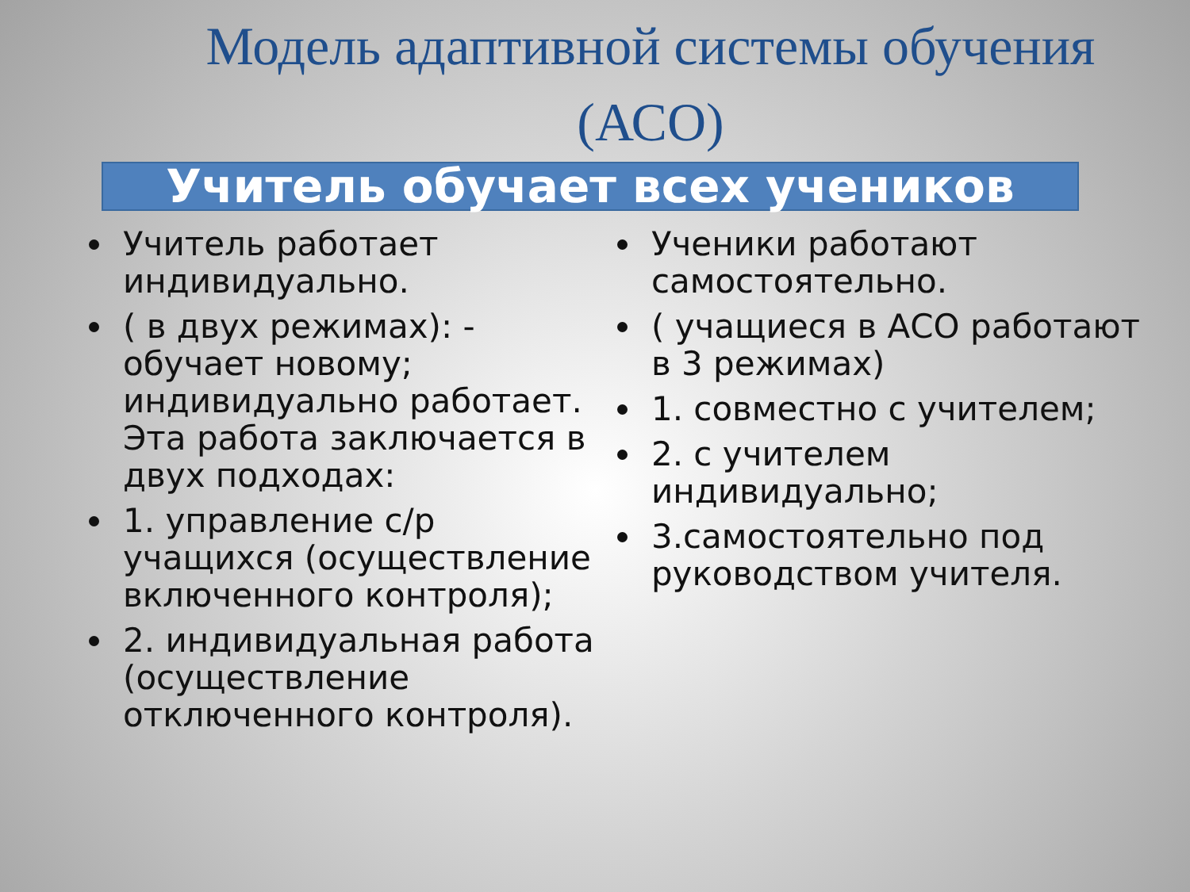Модель адаптивной системы обучения (АСО)
Учитель обучает всех учеников
Учитель работает индивидуально.
( в двух режимах): - обучает новому; индивидуально работает. Эта работа заключается в двух подходах:
1. управление с/р учащихся (осуществление включенного контроля);
2. индивидуальная работа (осуществление отключенного контроля).
Ученики работают самостоятельно.
( учащиеся в АСО работают в 3 режимах)
1. совместно с учителем;
2. с учителем индивидуально;
3.самостоятельно под руководством учителя.